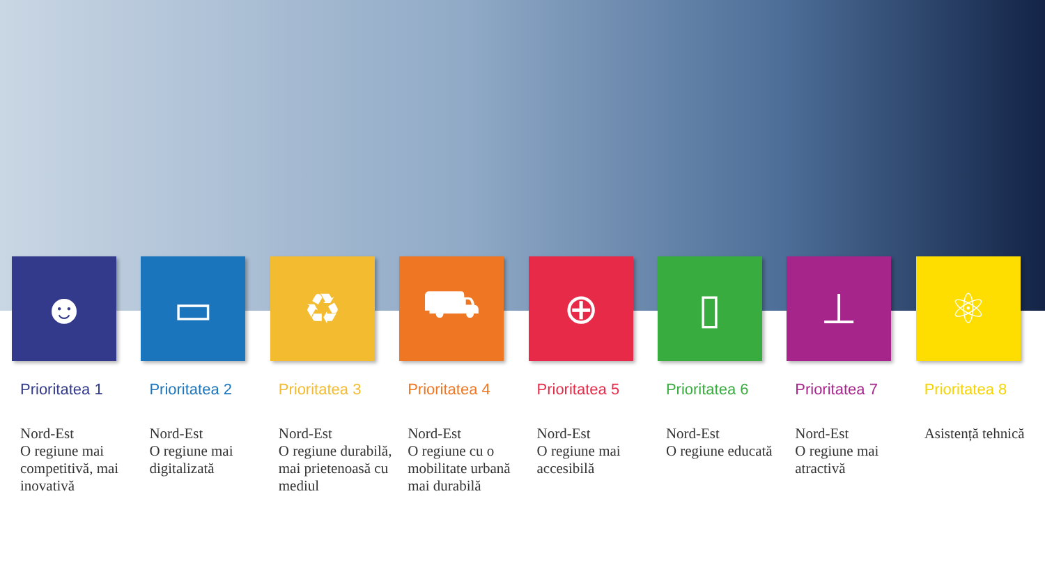☻
Prioritatea 1
Nord-Est
O regiune mai competitivă, mai inovativă
▭
Prioritatea 2
Nord-Est
O regiune mai digitalizată
♻
Prioritatea 3
Nord-Est
O regiune durabilă, mai prietenoasă cu mediul
⛟
Prioritatea 4
Nord-Est
O regiune cu o mobilitate urbană mai durabilă
⊕
Prioritatea 5
Nord-Est
O regiune mai accesibilă
▯
Prioritatea 6
Nord-Est
O regiune educată
⊥
Prioritatea 7
Nord-Est
O regiune mai atractivă
⚛
Prioritatea 8
Asistență tehnică